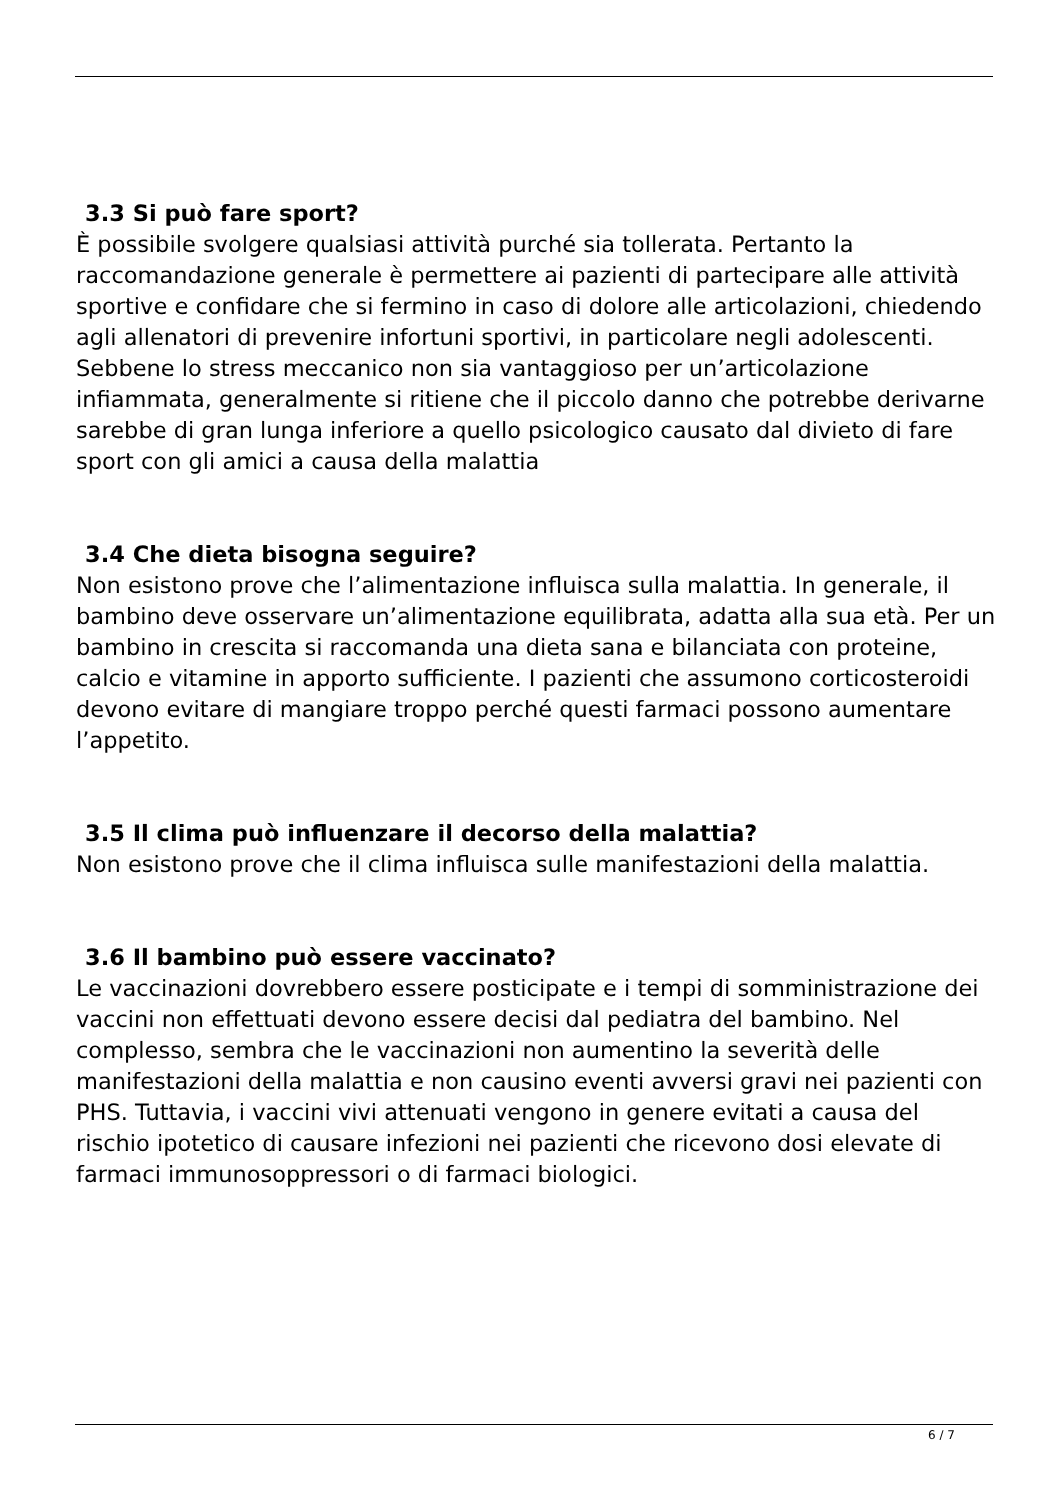3.3 Si può fare sport?
È possibile svolgere qualsiasi attività purché sia tollerata. Pertanto la raccomandazione generale è permettere ai pazienti di partecipare alle attività sportive e confidare che si fermino in caso di dolore alle articolazioni, chiedendo agli allenatori di prevenire infortuni sportivi, in particolare negli adolescenti. Sebbene lo stress meccanico non sia vantaggioso per un’articolazione infiammata, generalmente si ritiene che il piccolo danno che potrebbe derivarne sarebbe di gran lunga inferiore a quello psicologico causato dal divieto di fare sport con gli amici a causa della malattia
3.4 Che dieta bisogna seguire?
Non esistono prove che l’alimentazione influisca sulla malattia. In generale, il bambino deve osservare un’alimentazione equilibrata, adatta alla sua età. Per un bambino in crescita si raccomanda una dieta sana e bilanciata con proteine, calcio e vitamine in apporto sufficiente. I pazienti che assumono corticosteroidi devono evitare di mangiare troppo perché questi farmaci possono aumentare l’appetito.
3.5 Il clima può influenzare il decorso della malattia?
Non esistono prove che il clima influisca sulle manifestazioni della malattia.
3.6 Il bambino può essere vaccinato?
Le vaccinazioni dovrebbero essere posticipate e i tempi di somministrazione dei vaccini non effettuati devono essere decisi dal pediatra del bambino. Nel complesso, sembra che le vaccinazioni non aumentino la severità delle manifestazioni della malattia e non causino eventi avversi gravi nei pazienti con PHS. Tuttavia, i vaccini vivi attenuati vengono in genere evitati a causa del rischio ipotetico di causare infezioni nei pazienti che ricevono dosi elevate di farmaci immunosoppressori o di farmaci biologici.
6 / 7